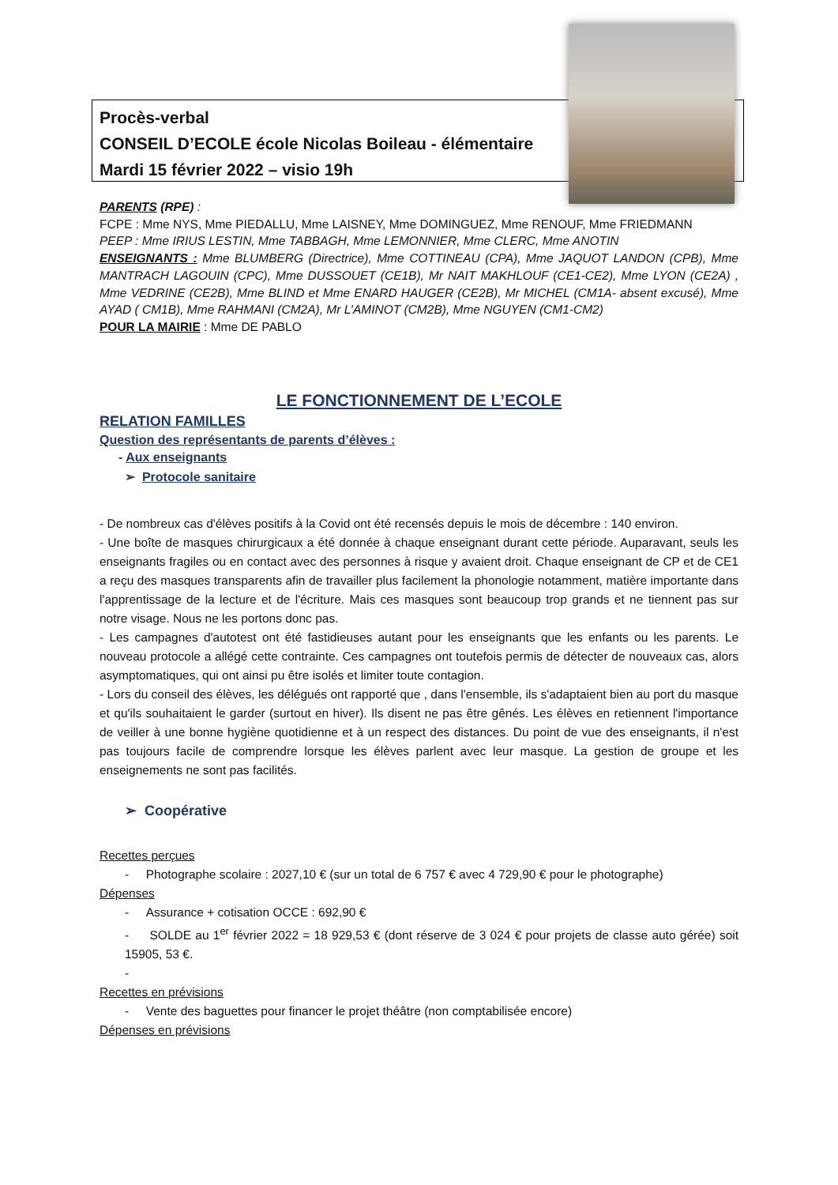Procès-verbal
CONSEIL D’ECOLE école Nicolas Boileau - élémentaire
Mardi 15 février 2022 – visio 19h
PARENTS (RPE) :
FCPE : Mme NYS, Mme PIEDALLU, Mme LAISNEY, Mme DOMINGUEZ, Mme RENOUF, Mme FRIEDMANN
PEEP : Mme IRIUS LESTIN, Mme TABBAGH, Mme LEMONNIER, Mme CLERC, Mme ANOTIN
ENSEIGNANTS : Mme BLUMBERG (Directrice), Mme COTTINEAU (CPA), Mme JAQUOT LANDON (CPB), Mme MANTRACH LAGOUIN (CPC), Mme DUSSOUET (CE1B), Mr NAIT MAKHLOUF (CE1-CE2), Mme LYON (CE2A) , Mme VEDRINE (CE2B), Mme BLIND et Mme ENARD HAUGER (CE2B), Mr MICHEL (CM1A- absent excusé), Mme AYAD ( CM1B), Mme RAHMANI (CM2A), Mr L’AMINOT (CM2B), Mme NGUYEN (CM1-CM2)
POUR LA MAIRIE : Mme DE PABLO
LE FONCTIONNEMENT DE L’ECOLE
RELATION FAMILLES
Question des représentants de parents d’élèves :
- Aux enseignants
➢ Protocole sanitaire
- De nombreux cas d'élèves positifs à la Covid ont été recensés depuis le mois de décembre : 140 environ.
- Une boîte de masques chirurgicaux a été donnée à chaque enseignant durant cette période. Auparavant, seuls les enseignants fragiles ou en contact avec des personnes à risque y avaient droit. Chaque enseignant de CP et de CE1 a reçu des masques transparents afin de travailler plus facilement la phonologie notamment, matière importante dans l'apprentissage de la lecture et de l'écriture. Mais ces masques sont beaucoup trop grands et ne tiennent pas sur notre visage. Nous ne les portons donc pas.
- Les campagnes d'autotest ont été fastidieuses autant pour les enseignants que les enfants ou les parents. Le nouveau protocole a allégé cette contrainte. Ces campagnes ont toutefois permis de détecter de nouveaux cas, alors asymptomatiques, qui ont ainsi pu être isolés et limiter toute contagion.
- Lors du conseil des élèves, les délégués ont rapporté que , dans l'ensemble, ils s'adaptaient bien au port du masque et qu'ils souhaitaient le garder (surtout en hiver). Ils disent ne pas être gênés. Les élèves en retiennent l'importance de veiller à une bonne hygiène quotidienne et à un respect des distances. Du point de vue des enseignants, il n'est pas toujours facile de comprendre lorsque les élèves parlent avec leur masque. La gestion de groupe et les enseignements ne sont pas facilités.
➢ Coopérative
Recettes perçues
- Photographe scolaire : 2027,10 € (sur un total de 6 757 € avec 4 729,90 € pour le photographe)
Dépenses
- Assurance + cotisation OCCE : 692,90 €
- SOLDE au 1<sup>er</sup> février 2022 = 18 929,53 € (dont réserve de 3 024 € pour projets de classe auto gérée) soit 15905, 53 €.
-
Recettes en prévisions
- Vente des baguettes pour financer le projet théâtre (non comptabilisée encore)
Dépenses en prévisions